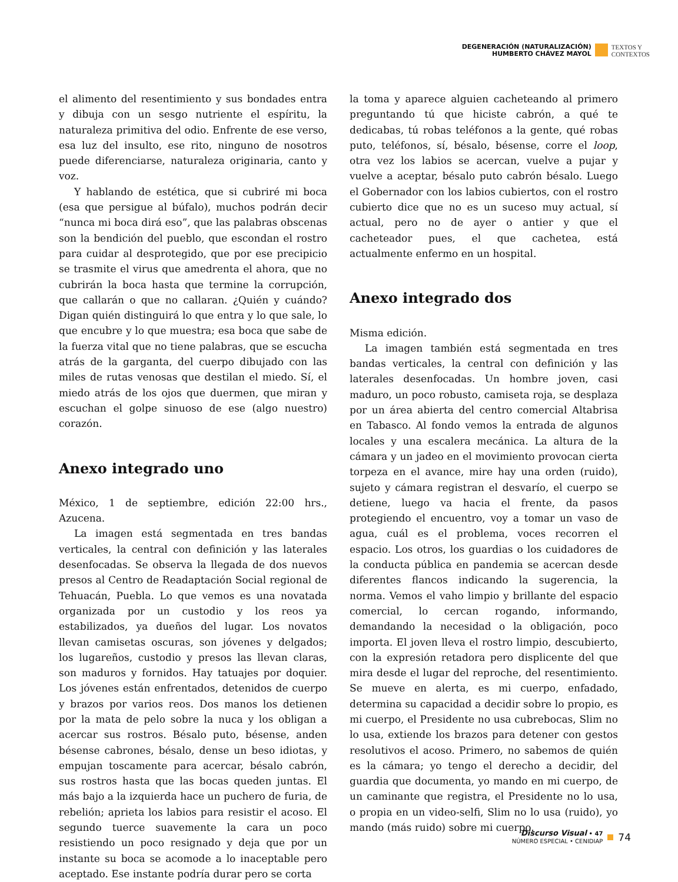DEGENERACIÓN (NATURALIZACIÓN)
HUMBERTO CHÁVEZ MAYOL
TEXTOS Y
CONTEXTOS
el alimento del resentimiento y sus bondades entra y dibuja con un sesgo nutriente el espíritu, la naturaleza primitiva del odio. Enfrente de ese verso, esa luz del insulto, ese rito, ninguno de nosotros puede diferenciarse, naturaleza originaria, canto y voz.
Y hablando de estética, que si cubriré mi boca (esa que persigue al búfalo), muchos podrán decir “nunca mi boca dirá eso”, que las palabras obscenas son la bendición del pueblo, que escondan el rostro para cuidar al desprotegido, que por ese precipicio se trasmite el virus que amedrenta el ahora, que no cubrirán la boca hasta que termine la corrupción, que callarán o que no callaran. ¿Quién y cuándo? Digan quién distinguirá lo que entra y lo que sale, lo que encubre y lo que muestra; esa boca que sabe de la fuerza vital que no tiene palabras, que se escucha atrás de la garganta, del cuerpo dibujado con las miles de rutas venosas que destilan el miedo. Sí, el miedo atrás de los ojos que duermen, que miran y escuchan el golpe sinuoso de ese (algo nuestro) corazón.
Anexo integrado uno
México, 1 de septiembre, edición 22:00 hrs., Azucena.
La imagen está segmentada en tres bandas verticales, la central con definición y las laterales desenfocadas. Se observa la llegada de dos nuevos presos al Centro de Readaptación Social regional de Tehuacán, Puebla. Lo que vemos es una novatada organizada por un custodio y los reos ya estabilizados, ya dueños del lugar. Los novatos llevan camisetas oscuras, son jóvenes y delgados; los lugareños, custodio y presos las llevan claras, son maduros y fornidos. Hay tatuajes por doquier. Los jóvenes están enfrentados, detenidos de cuerpo y brazos por varios reos. Dos manos los detienen por la mata de pelo sobre la nuca y los obligan a acercar sus rostros. Bésalo puto, bésense, anden bésense cabrones, bésalo, dense un beso idiotas, y empujan toscamente para acercar, bésalo cabrón, sus rostros hasta que las bocas queden juntas. El más bajo a la izquierda hace un puchero de furia, de rebelión; aprieta los labios para resistir el acoso. El segundo tuerce suavemente la cara un poco resistiendo un poco resignado y deja que por un instante su boca se acomode a lo inaceptable pero aceptado. Ese instante podría durar pero se corta
la toma y aparece alguien cacheteando al primero preguntando tú que hiciste cabrón, a qué te dedicabas, tú robas teléfonos a la gente, qué robas puto, teléfonos, sí, bésalo, bésense, corre el loop, otra vez los labios se acercan, vuelve a pujar y vuelve a aceptar, bésalo puto cabrón bésalo. Luego el Gobernador con los labios cubiertos, con el rostro cubierto dice que no es un suceso muy actual, sí actual, pero no de ayer o antier y que el cacheteador pues, el que cachetea, está actualmente enfermo en un hospital.
Anexo integrado dos
Misma edición.
La imagen también está segmentada en tres bandas verticales, la central con definición y las laterales desenfocadas. Un hombre joven, casi maduro, un poco robusto, camiseta roja, se desplaza por un área abierta del centro comercial Altabrisa en Tabasco. Al fondo vemos la entrada de algunos locales y una escalera mecánica. La altura de la cámara y un jadeo en el movimiento provocan cierta torpeza en el avance, mire hay una orden (ruido), sujeto y cámara registran el desvarío, el cuerpo se detiene, luego va hacia el frente, da pasos protegiendo el encuentro, voy a tomar un vaso de agua, cuál es el problema, voces recorren el espacio. Los otros, los guardias o los cuidadores de la conducta pública en pandemia se acercan desde diferentes flancos indicando la sugerencia, la norma. Vemos el vaho limpio y brillante del espacio comercial, lo cercan rogando, informando, demandando la necesidad o la obligación, poco importa. El joven lleva el rostro limpio, descubierto, con la expresión retadora pero displicente del que mira desde el lugar del reproche, del resentimiento. Se mueve en alerta, es mi cuerpo, enfadado, determina su capacidad a decidir sobre lo propio, es mi cuerpo, el Presidente no usa cubrebocas, Slim no lo usa, extiende los brazos para detener con gestos resolutivos el acoso. Primero, no sabemos de quién es la cámara; yo tengo el derecho a decidir, del guardia que documenta, yo mando en mi cuerpo, de un caminante que registra, el Presidente no lo usa, o propia en un video-selfi, Slim no lo usa (ruido), yo mando (más ruido) sobre mi cuerpo.
Discurso Visual • 47
NÚMERO ESPECIAL • CENIDIAP
74